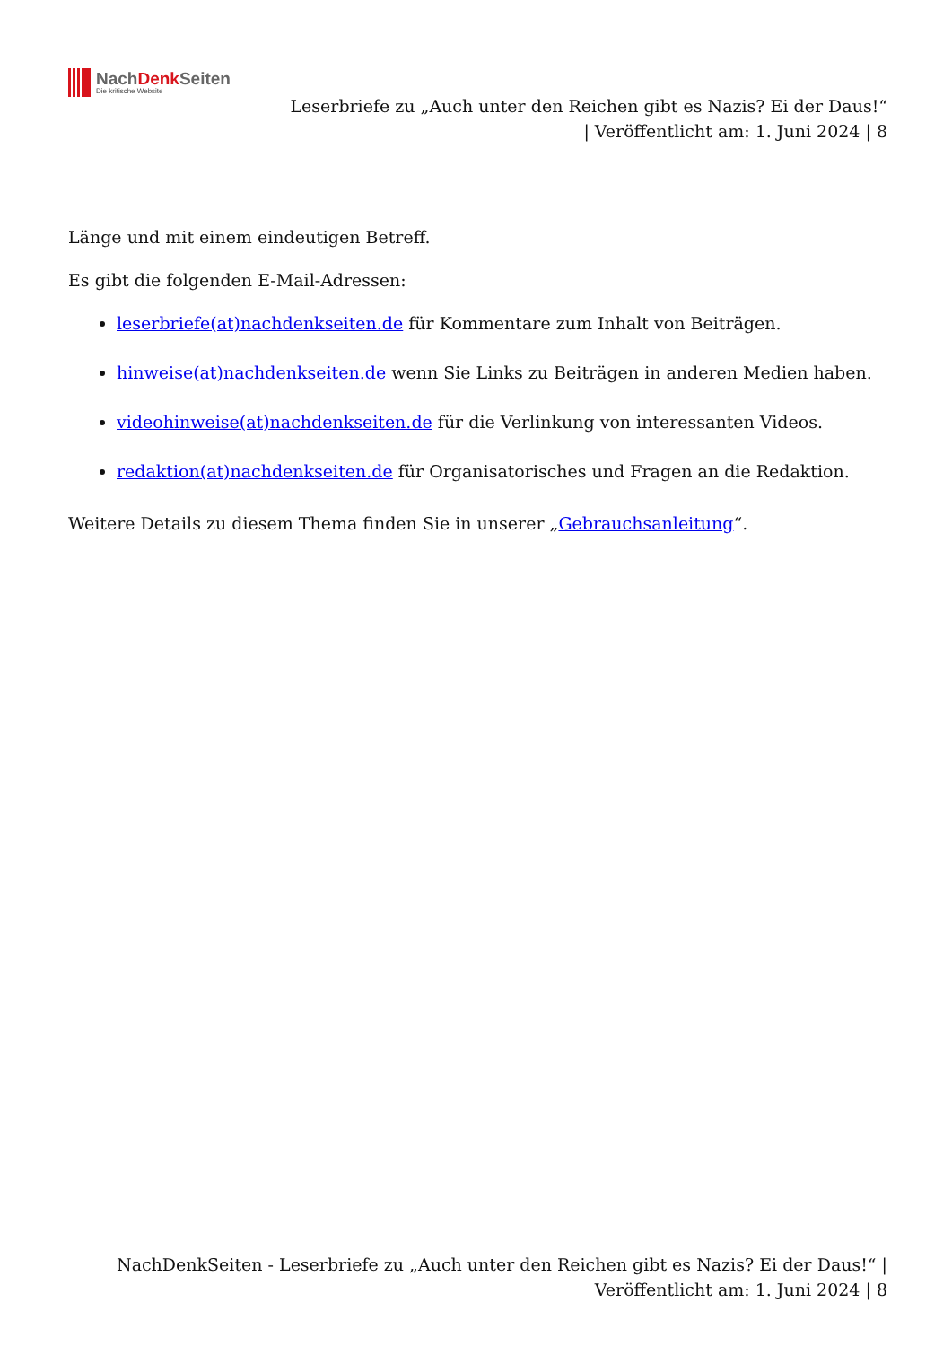NachDenk Seiten
Die kritische Website
Leserbriefe zu „Auch unter den Reichen gibt es Nazis? Ei der Daus!“
| Veröffentlicht am: 1. Juni 2024 | 8
Länge und mit einem eindeutigen Betreff.
Es gibt die folgenden E-Mail-Adressen:
leserbriefe(at)nachdenkseiten.de für Kommentare zum Inhalt von Beiträgen.
hinweise(at)nachdenkseiten.de wenn Sie Links zu Beiträgen in anderen Medien haben.
videohinweise(at)nachdenkseiten.de für die Verlinkung von interessanten Videos.
redaktion(at)nachdenkseiten.de für Organisatorisches und Fragen an die Redaktion.
Weitere Details zu diesem Thema finden Sie in unserer „Gebrauchsanleitung“.
NachDenkSeiten - Leserbriefe zu „Auch unter den Reichen gibt es Nazis? Ei der Daus!“ |
Veröffentlicht am: 1. Juni 2024 | 8